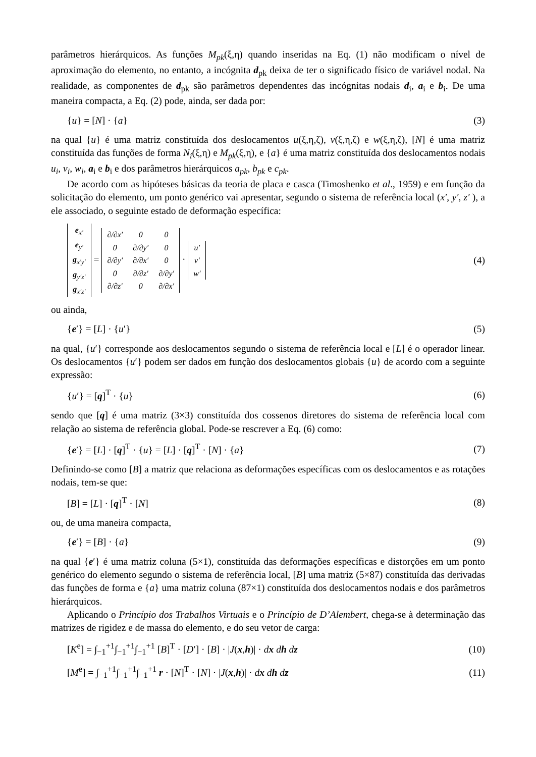parâmetros hierárquicos. As funções M<sub>pk</sub>(ξ,η) quando inseridas na Eq. (1) não modificam o nível de aproximação do elemento, no entanto, a incógnita d<sub>pk</sub> deixa de ter o significado físico de variável nodal. Na realidade, as componentes de d<sub>pk</sub> são parâmetros dependentes das incógnitas nodais d<sub>i</sub>, a<sub>i</sub> e b<sub>i</sub>. De uma maneira compacta, a Eq. (2) pode, ainda, ser dada por:
{u} = [N] · {a} (3)
na qual {u} é uma matriz constituída dos deslocamentos u(ξ,η,ζ), v(ξ,η,ζ) e w(ξ,η,ζ), [N] é uma matriz constituída das funções de forma N<sub>i</sub>(ξ,η) e M<sub>pk</sub>(ξ,η), e {a} é uma matriz constituída dos deslocamentos nodais u<sub>i</sub>, v<sub>i</sub>, w<sub>i</sub>, a<sub>i</sub> e b<sub>i</sub> e dos parâmetros hierárquicos a<sub>pk</sub>, b<sub>pk</sub> e c<sub>pk</sub>.
De acordo com as hipóteses básicas da teoria de placa e casca (Timoshenko et al., 1959) e em função da solicitação do elemento, um ponto genérico vai apresentar, segundo o sistema de referência local (x′, y′, z′ ), a ele associado, o seguinte estado de deformação específica:
| e<sub>x′</sub> |
| e<sub>y′</sub> |
| g<sub>x′y′</sub> |
| g<sub>y′z′</sub> |
| g<sub>x′z′</sub> |
=
| ∂/∂x′ | 0 | 0 |
| 0 | ∂/∂y′ | 0 |
| ∂/∂y′ | ∂/∂x′ | 0 |
| 0 | ∂/∂z′ | ∂/∂y′ |
| ∂/∂z′ | 0 | ∂/∂x′ |
·
| u′ |
| v′ |
| w′ |
(4)
ou ainda,
{e′} = [L] · {u′} (5)
na qual, {u′} corresponde aos deslocamentos segundo o sistema de referência local e [L] é o operador linear. Os deslocamentos {u′} podem ser dados em função dos deslocamentos globais {u} de acordo com a seguinte expressão:
{u′} = [q]<sup>T</sup> · {u} (6)
sendo que [q] é uma matriz (3×3) constituída dos cossenos diretores do sistema de referência local com relação ao sistema de referência global. Pode-se rescrever a Eq. (6) como:
{e′} = [L] · [q]<sup>T</sup> · {u} = [L] · [q]<sup>T</sup> · [N] · {a} (7)
Definindo-se como [B] a matriz que relaciona as deformações específicas com os deslocamentos e as rotações nodais, tem-se que:
[B] = [L] · [q]<sup>T</sup> · [N] (8)
ou, de uma maneira compacta,
{e′} = [B] · {a} (9)
na qual {e′} é uma matriz coluna (5×1), constituída das deformações específicas e distorções em um ponto genérico do elemento segundo o sistema de referência local, [B] uma matriz (5×87) constituída das derivadas das funções de forma e {a} uma matriz coluna (87×1) constituída dos deslocamentos nodais e dos parâmetros hierárquicos.
Aplicando o Princípio dos Trabalhos Virtuais e o Princípio de D’Alembert, chega-se à determinação das matrizes de rigidez e de massa do elemento, e do seu vetor de carga:
[K<sup>e</sup>] = ∫<sub>−1</sub><sup>+1</sup>∫<sub>−1</sub><sup>+1</sup>∫<sub>−1</sub><sup>+1</sup> [B]<sup>T</sup> · [D′] · [B] · |J(x,h)| · dx dh dz (10)
[M<sup>e</sup>] = ∫<sub>−1</sub><sup>+1</sup>∫<sub>−1</sub><sup>+1</sup>∫<sub>−1</sub><sup>+1</sup> r · [N]<sup>T</sup> · [N] · |J(x,h)| · dx dh dz (11)